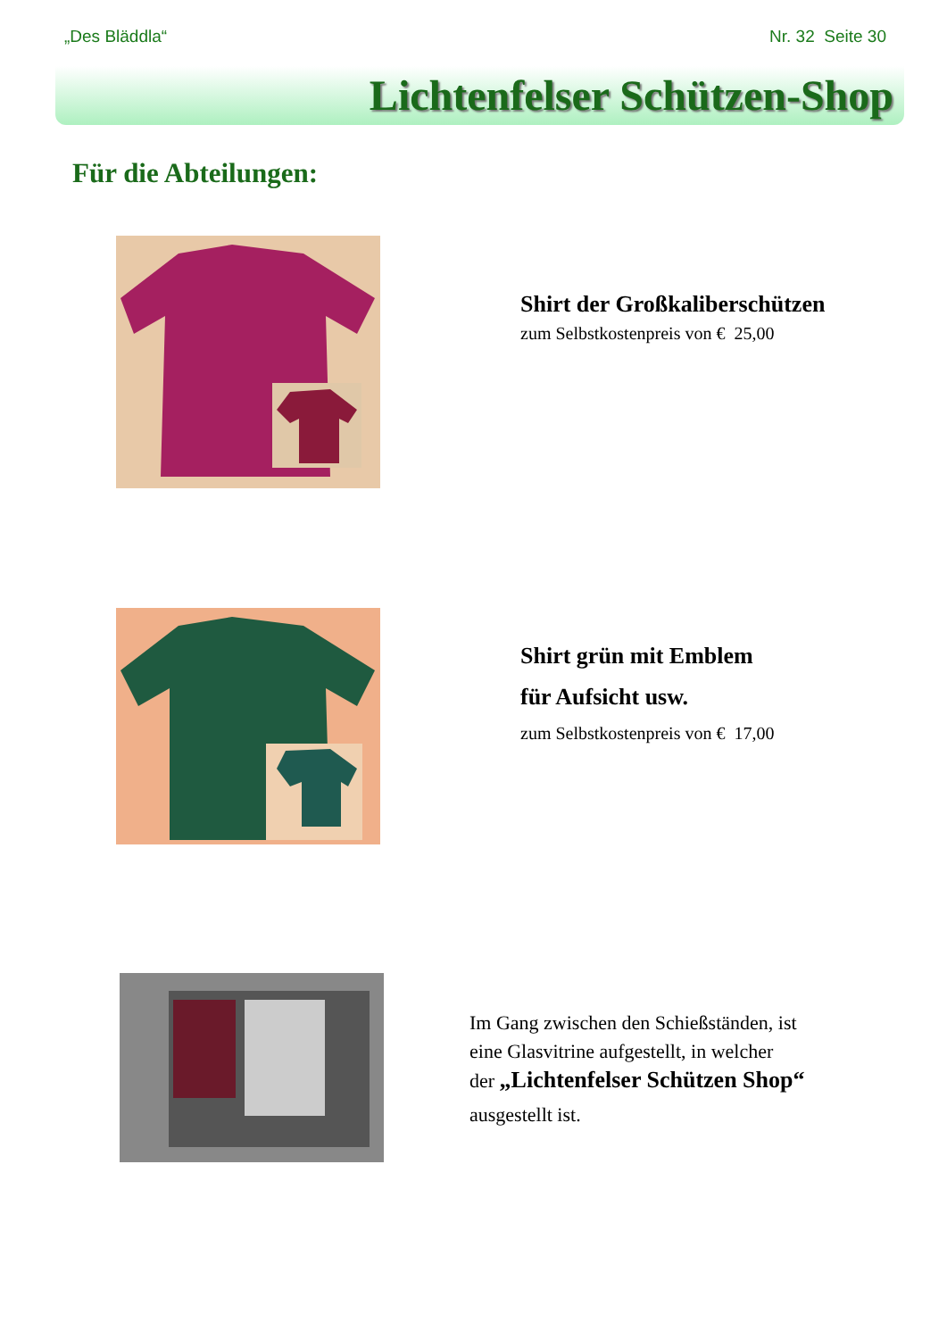„Des Bläddla“Nr. 32 Seite 30
Lichtenfelser Schützen-Shop
Für die Abteilungen:
Shirt der Großkaliberschützen
zum Selbstkostenpreis von € 25,00
Shirt grün mit Emblem
für Aufsicht usw.
zum Selbstkostenpreis von € 17,00
Im Gang zwischen den Schießständen, ist
eine Glasvitrine aufgestellt, in welcher
der „Lichtenfelser Schützen Shop“
ausgestellt ist.